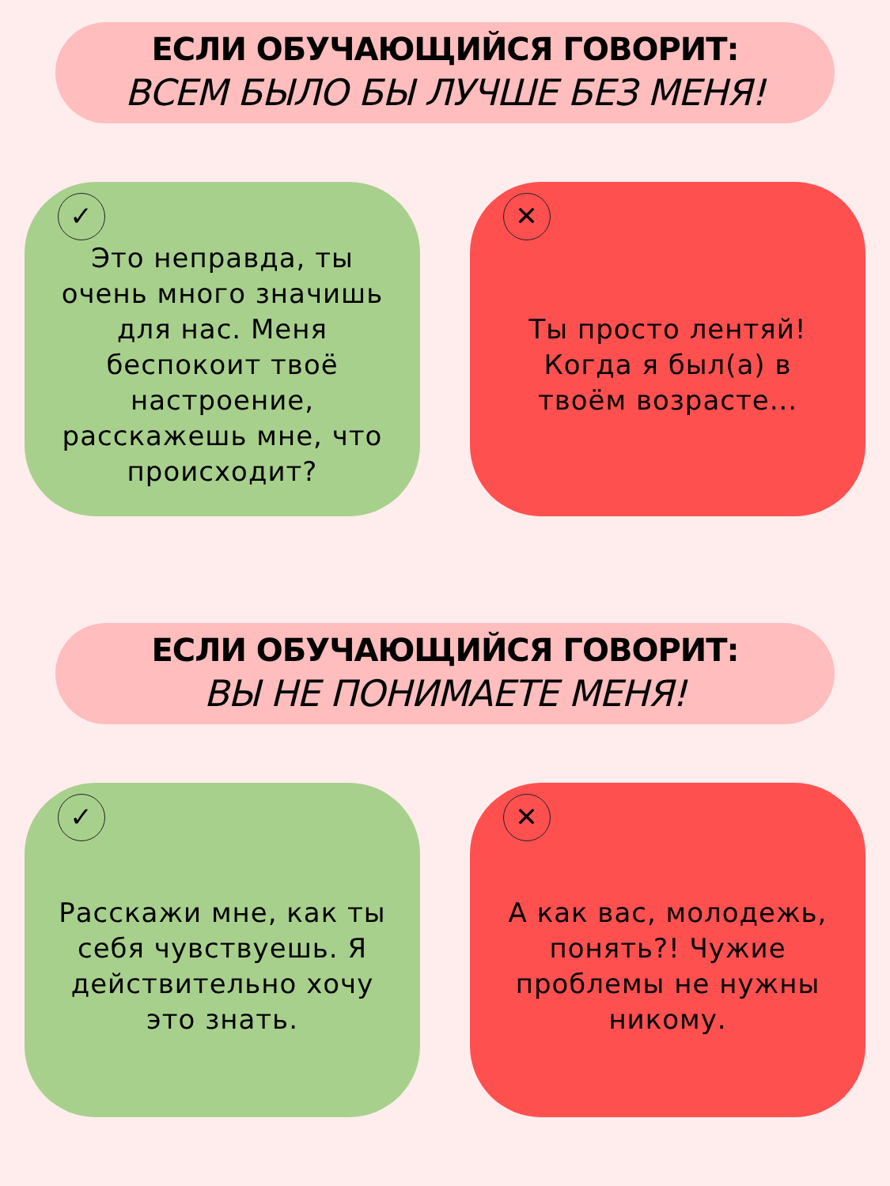ЕСЛИ ОБУЧАЮЩИЙСЯ ГОВОРИТ:
ВСЕМ БЫЛО БЫ ЛУЧШЕ БЕЗ МЕНЯ!
✓
Это неправда, ты очень много значишь для нас. Меня беспокоит твоё настроение, расскажешь мне, что происходит?
✕
Ты просто лентяй! Когда я был(а) в твоём возрасте...
ЕСЛИ ОБУЧАЮЩИЙСЯ ГОВОРИТ:
ВЫ НЕ ПОНИМАЕТЕ МЕНЯ!
✓
Расскажи мне, как ты себя чувствуешь. Я действительно хочу это знать.
✕
А как вас, молодежь, понять?! Чужие проблемы не нужны никому.